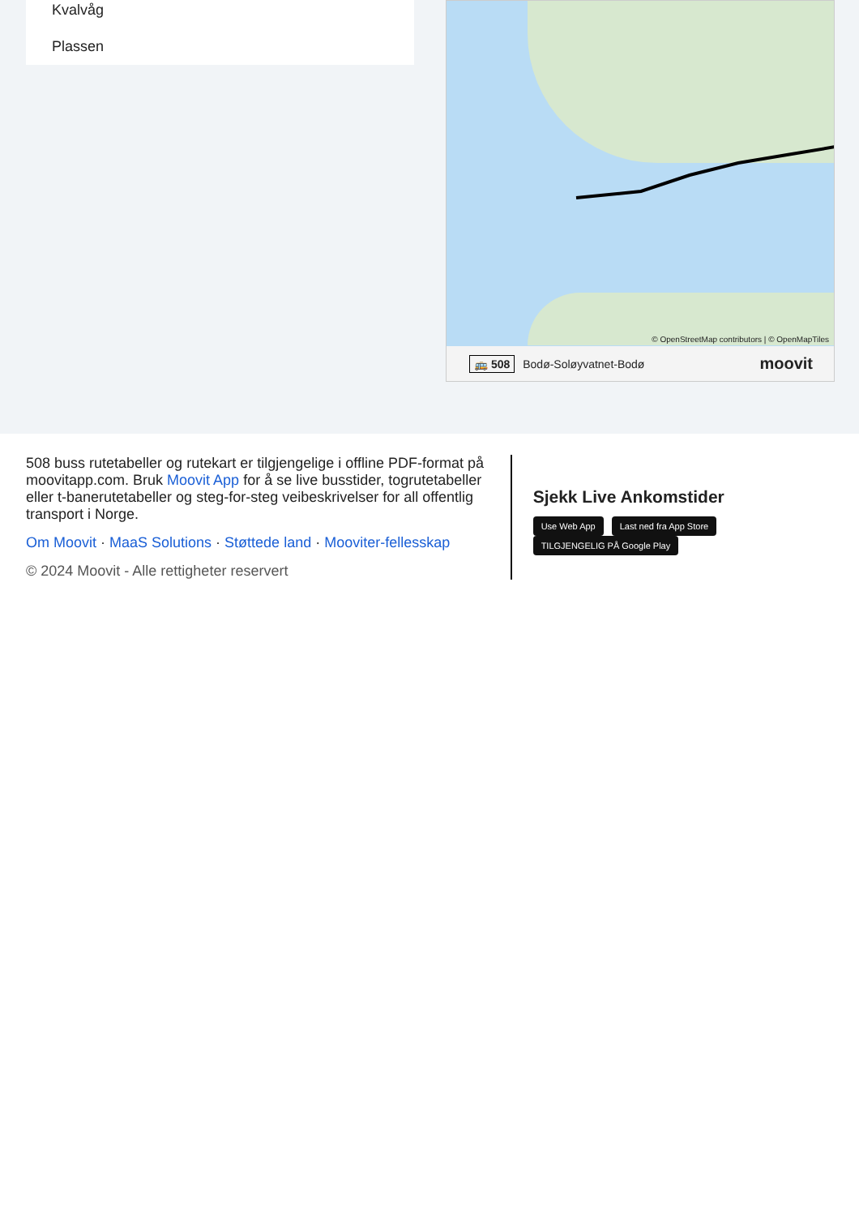Kvalvåg
Plassen
© OpenStreetMap contributors | © OpenMapTiles
🚌 508 Bodø-Soløyvatnet-Bodø moovit
508 buss rutetabeller og rutekart er tilgjengelige i offline PDF-format på moovitapp.com. Bruk Moovit App for å se live busstider, togrutetabeller eller t-banerutetabeller og steg-for-steg veibeskrivelser for all offentlig transport i Norge.
Om Moovit · MaaS Solutions · Støttede land · Mooviter-fellesskap
© 2024 Moovit - Alle rettigheter reservert
Sjekk Live Ankomstider
Use Web App Last ned fra App Store TILGJENGELIG PÅ Google Play